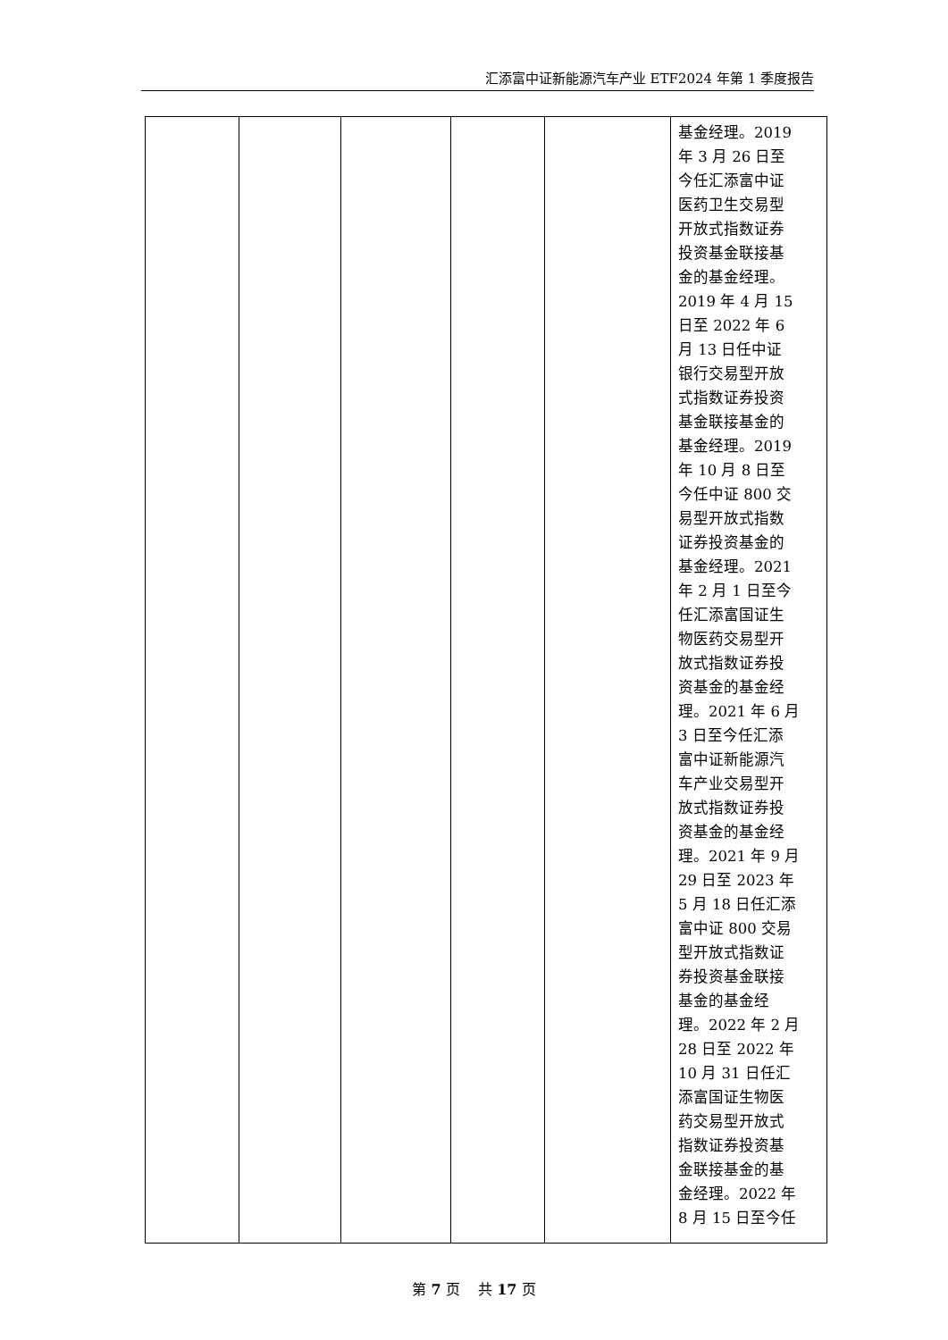汇添富中证新能源汽车产业 ETF2024 年第 1 季度报告
| | | | | | 基金经理。2019 年 3 月 26 日至 今任汇添富中证 医药卫生交易型 开放式指数证券 投资基金联接基 金的基金经理。 2019 年 4 月 15 日至 2022 年 6 月 13 日任中证 银行交易型开放 式指数证券投资 基金联接基金的 基金经理。2019 年 10 月 8 日至 今任中证 800 交 易型开放式指数 证券投资基金的 基金经理。2021 年 2 月 1 日至今 任汇添富国证生 物医药交易型开 放式指数证券投 资基金的基金经 理。2021 年 6 月 3 日至今任汇添 富中证新能源汽 车产业交易型开 放式指数证券投 资基金的基金经 理。2021 年 9 月 29 日至 2023 年 5 月 18 日任汇添 富中证 800 交易 型开放式指数证 券投资基金联接 基金的基金经 理。2022 年 2 月 28 日至 2022 年 10 月 31 日任汇 添富国证生物医 药交易型开放式 指数证券投资基 金联接基金的基 金经理。2022 年 8 月 15 日至今任 |
第 7 页 共 17 页